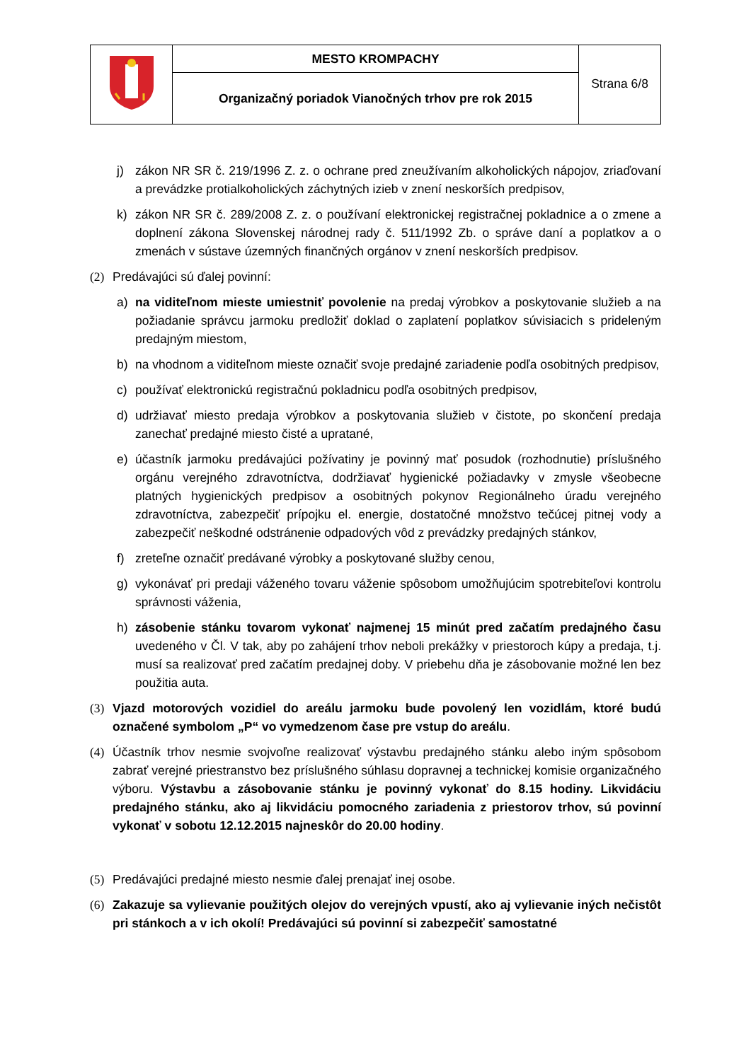| | MESTO KROMPACHY | Strana 6/8 |
| | Organizačný poriadok Vianočných trhov pre rok 2015 | |
j) zákon NR SR č. 219/1996 Z. z. o ochrane pred zneužívaním alkoholických nápojov, zriaďovaní a prevádzke protialkoholických záchytných izieb v znení neskorších predpisov,
k) zákon NR SR č. 289/2008 Z. z. o používaní elektronickej registračnej pokladnice a o zmene a doplnení zákona Slovenskej národnej rady č. 511/1992 Zb. o správe daní a poplatkov a o zmenách v sústave územných finančných orgánov v znení neskorších predpisov.
(2) Predávajúci sú ďalej povinní:
a) na viditeľnom mieste umiestniť povolenie na predaj výrobkov a poskytovanie služieb a na požiadanie správcu jarmoku predložiť doklad o zaplatení poplatkov súvisiacich s prideleným predajným miestom,
b) na vhodnom a viditeľnom mieste označiť svoje predajné zariadenie podľa osobitných predpisov,
c) používať elektronickú registračnú pokladnicu podľa osobitných predpisov,
d) udržiavať miesto predaja výrobkov a poskytovania služieb v čistote, po skončení predaja zanechať predajné miesto čisté a upratané,
e) účastník jarmoku predávajúci požívatiny je povinný mať posudok (rozhodnutie) príslušného orgánu verejného zdravotníctva, dodržiavať hygienické požiadavky v zmysle všeobecne platných hygienických predpisov a osobitných pokynov Regionálneho úradu verejného zdravotníctva, zabezpečiť prípojku el. energie, dostatočné množstvo tečúcej pitnej vody a zabezpečiť neškodné odstránenie odpadových vôd z prevádzky predajných stánkov,
f) zreteľne označiť predávané výrobky a poskytované služby cenou,
g) vykonávať pri predaji váženého tovaru váženie spôsobom umožňujúcim spotrebiteľovi kontrolu správnosti váženia,
h) zásobenie stánku tovarom vykonať najmenej 15 minút pred začatím predajného času uvedeného v Čl. V tak, aby po zahájení trhov neboli prekážky v priestoroch kúpy a predaja, t.j. musí sa realizovať pred začatím predajnej doby. V priebehu dňa je zásobovanie možné len bez použitia auta.
(3) Vjazd motorových vozidiel do areálu jarmoku bude povolený len vozidlám, ktoré budú označené symbolom „P“ vo vymedzenom čase pre vstup do areálu.
(4) Účastník trhov nesmie svojvoľne realizovať výstavbu predajného stánku alebo iným spôsobom zabrať verejné priestranstvo bez príslušného súhlasu dopravnej a technickej komisie organizačného výboru. Výstavbu a zásobovanie stánku je povinný vykonať do 8.15 hodiny. Likvidáciu predajného stánku, ako aj likvidáciu pomocného zariadenia z priestorov trhov, sú povinní vykonať v sobotu 12.12.2015 najneskôr do 20.00 hodiny.
(5) Predávajúci predajné miesto nesmie ďalej prenajať inej osobe.
(6) Zakazuje sa vylievanie použitých olejov do verejných vpustí, ako aj vylievanie iných nečistôt pri stánkoch a v ich okolí! Predávajúci sú povinní si zabezpečiť samostatné